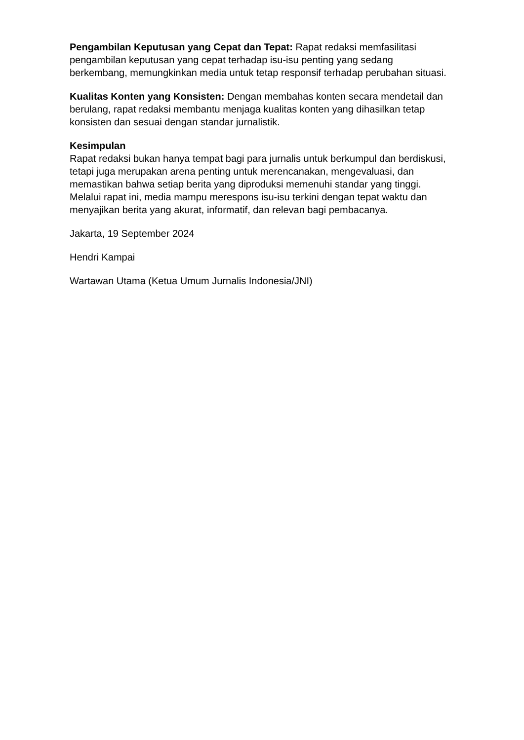Pengambilan Keputusan yang Cepat dan Tepat: Rapat redaksi memfasilitasi pengambilan keputusan yang cepat terhadap isu-isu penting yang sedang berkembang, memungkinkan media untuk tetap responsif terhadap perubahan situasi.
Kualitas Konten yang Konsisten: Dengan membahas konten secara mendetail dan berulang, rapat redaksi membantu menjaga kualitas konten yang dihasilkan tetap konsisten dan sesuai dengan standar jurnalistik.
Kesimpulan
Rapat redaksi bukan hanya tempat bagi para jurnalis untuk berkumpul dan berdiskusi, tetapi juga merupakan arena penting untuk merencanakan, mengevaluasi, dan memastikan bahwa setiap berita yang diproduksi memenuhi standar yang tinggi. Melalui rapat ini, media mampu merespons isu-isu terkini dengan tepat waktu dan menyajikan berita yang akurat, informatif, dan relevan bagi pembacanya.
Jakarta, 19 September 2024
Hendri Kampai
Wartawan Utama (Ketua Umum Jurnalis Indonesia/JNI)